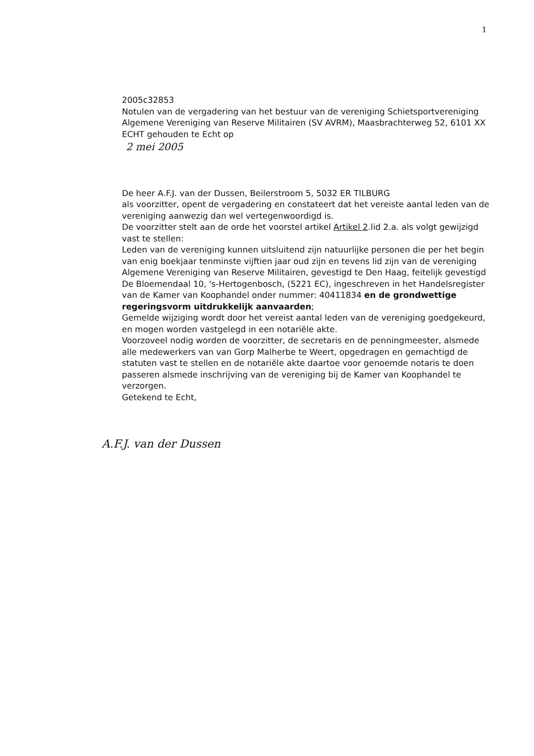1
2005c32853
Notulen van de vergadering van het bestuur van de vereniging Schietsportvereniging Algemene Vereniging van Reserve Militairen (SV AVRM), Maasbrachterweg 52, 6101 XX ECHT gehouden te Echt op
2 mei 2005
De heer A.F.J. van der Dussen, Beilerstroom 5, 5032 ER TILBURG
als voorzitter, opent de vergadering en constateert dat het vereiste aantal leden van de vereniging aanwezig dan wel vertegenwoordigd is.
De voorzitter stelt aan de orde het voorstel artikel Artikel 2.lid 2.a. als volgt gewijzigd vast te stellen:
Leden van de vereniging kunnen uitsluitend zijn natuurlijke personen die per het begin van enig boekjaar tenminste vijftien jaar oud zijn en tevens lid zijn van de vereniging Algemene Vereniging van Reserve Militairen, gevestigd te Den Haag, feitelijk gevestigd De Bloemendaal 10, 's-Hertogenbosch, (5221 EC), ingeschreven in het Handelsregister van de Kamer van Koophandel onder nummer: 40411834 en de grondwettige regeringsvorm uitdrukkelijk aanvaarden;
Gemelde wijziging wordt door het vereist aantal leden van de vereniging goedgekeurd, en mogen worden vastgelegd in een notariële akte.
Voorzoveel nodig worden de voorzitter, de secretaris en de penningmeester, alsmede alle medewerkers van van Gorp Malherbe te Weert, opgedragen en gemachtigd de statuten vast te stellen en de notariële akte daartoe voor genoemde notaris te doen passeren alsmede inschrijving van de vereniging bij de Kamer van Koophandel te verzorgen.
Getekend te Echt,
A.F.J. van der Dussen